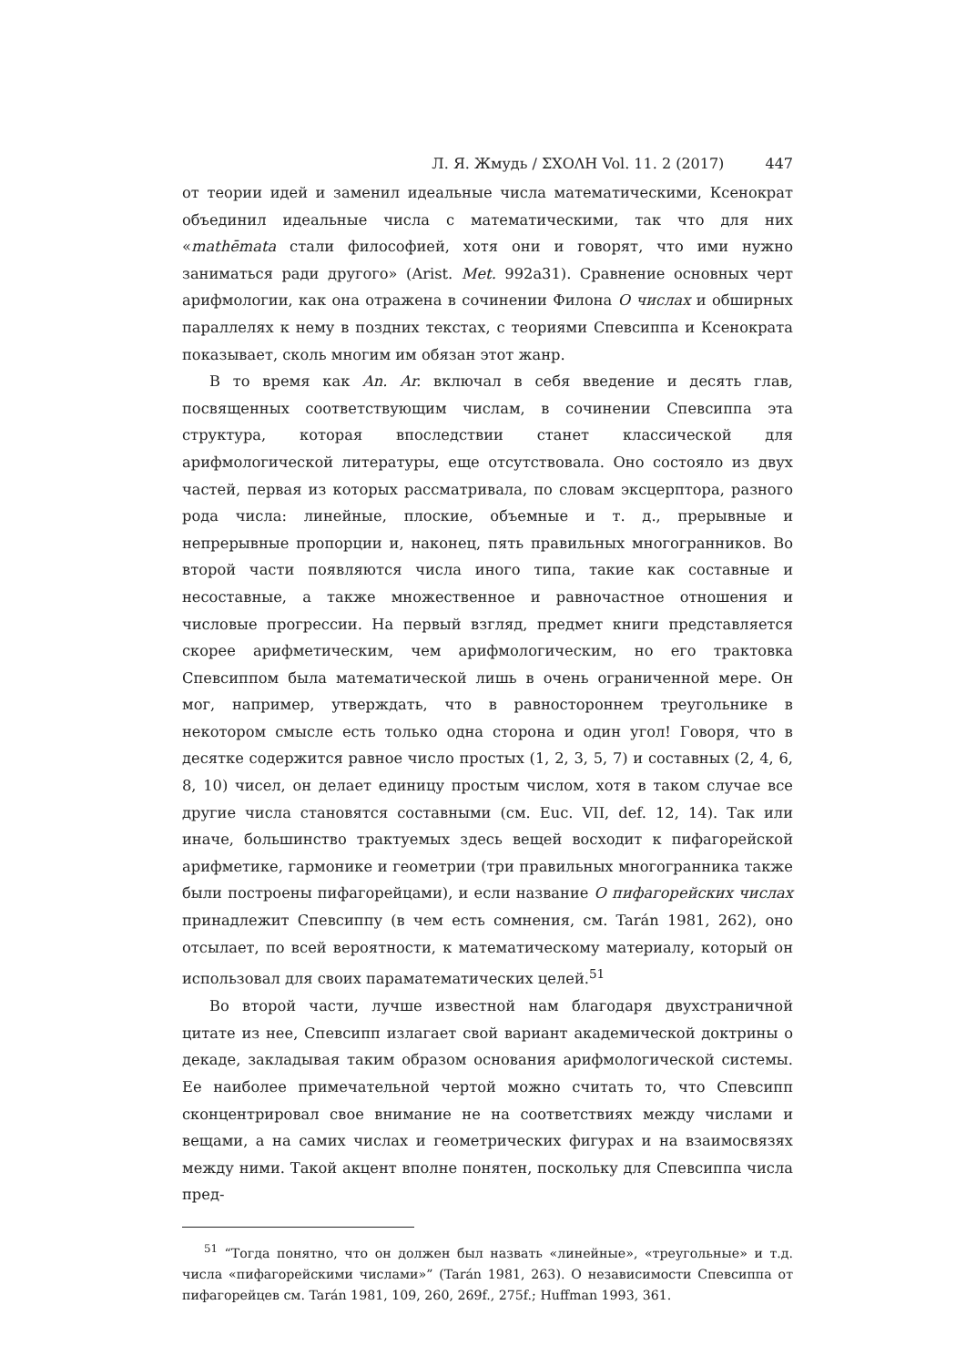Л. Я. Жмудь / ΣΧΟΛΗ Vol. 11. 2 (2017) 447
от теории идей и заменил идеальные числа математическими, Ксенократ объединил идеальные числа с математическими, так что для них «mathēmata стали философией, хотя они и говорят, что ими нужно заниматься ради другого» (Arist. Met. 992a31). Сравнение основных черт арифмологии, как она отражена в сочинении Филона О числах и обширных параллелях к нему в поздних текстах, с теориями Спевсиппа и Ксенократа показывает, сколь многим им обязан этот жанр.
В то время как An. Ar. включал в себя введение и десять глав, посвященных соответствующим числам, в сочинении Спевсиппа эта структура, которая впоследствии станет классической для арифмологической литературы, еще отсутствовала. Оно состояло из двух частей, первая из которых рассматривала, по словам эксцерптора, разного рода числа: линейные, плоские, объемные и т. д., прерывные и непрерывные пропорции и, наконец, пять правильных многогранников. Во второй части появляются числа иного типа, такие как составные и несоставные, а также множественное и равночастное отношения и числовые прогрессии. На первый взгляд, предмет книги представляется скорее арифметическим, чем арифмологическим, но его трактовка Спевсиппом была математической лишь в очень ограниченной мере. Он мог, например, утверждать, что в равностороннем треугольнике в некотором смысле есть только одна сторона и один угол! Говоря, что в десятке содержится равное число простых (1, 2, 3, 5, 7) и составных (2, 4, 6, 8, 10) чисел, он делает единицу простым числом, хотя в таком случае все другие числа становятся составными (см. Euc. VII, def. 12, 14). Так или иначе, большинство трактуемых здесь вещей восходит к пифагорейской арифметике, гармонике и геометрии (три правильных многогранника также были построены пифагорейцами), и если название О пифагорейских числах принадлежит Спевсиппу (в чем есть сомнения, см. Tarán 1981, 262), оно отсылает, по всей вероятности, к математическому материалу, который он использовал для своих параматематических целей.<sup>51</sup>
Во второй части, лучше известной нам благодаря двухстраничной цитате из нее, Спевсипп излагает свой вариант академической доктрины о декаде, закладывая таким образом основания арифмологической системы. Ее наиболее примечательной чертой можно считать то, что Спевсипп сконцентрировал свое внимание не на соответствиях между числами и вещами, а на самих числах и геометрических фигурах и на взаимосвязях между ними. Такой акцент вполне понятен, поскольку для Спевсиппа числа пред-
<sup>51</sup> “Тогда понятно, что он должен был назвать «линейные», «треугольные» и т.д. числа «пифагорейскими числами»” (Tarán 1981, 263). О независимости Спевсиппа от пифагорейцев см. Tarán 1981, 109, 260, 269f., 275f.; Huffman 1993, 361.